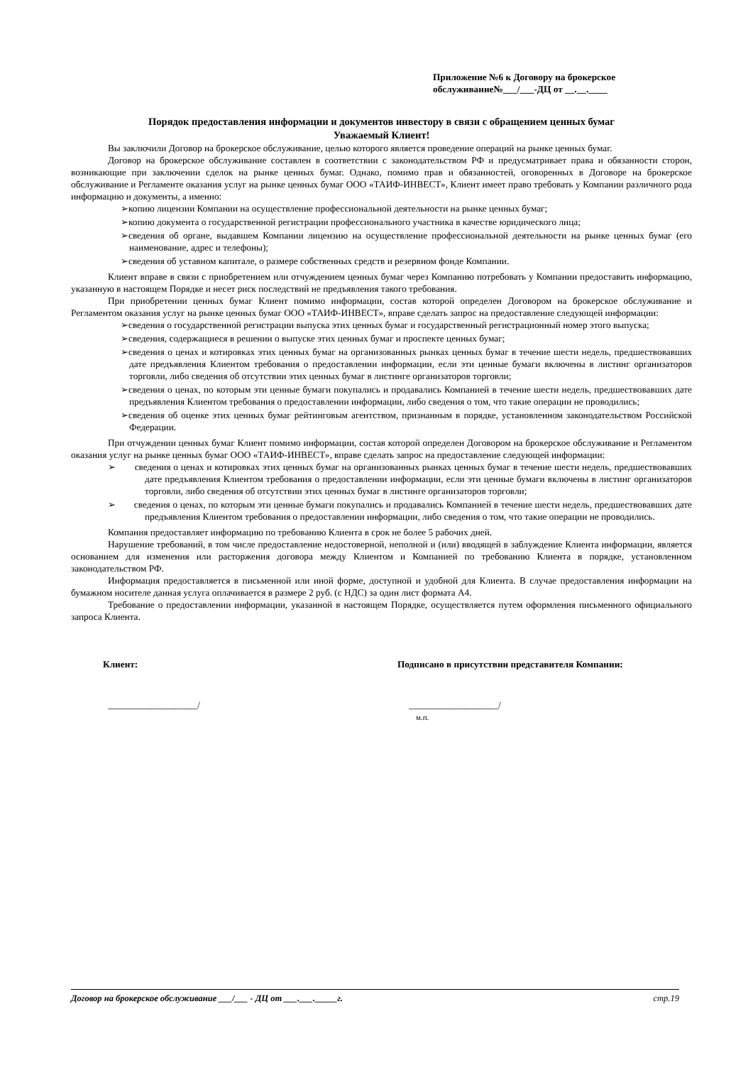Приложение №6 к Договору на брокерское
обслуживание№___/___-ДЦ от __.__.____
Порядок предоставления информации и документов инвестору в связи с обращением ценных бумаг
Уважаемый Клиент!
Вы заключили Договор на брокерское обслуживание, целью которого является проведение операций на рынке ценных бумаг.
Договор на брокерское обслуживание составлен в соответствии с законодательством РФ и предусматривает права и обязанности сторон, возникающие при заключении сделок на рынке ценных бумаг. Однако, помимо прав и обязанностей, оговоренных в Договоре на брокерское обслуживание и Регламенте оказания услуг на рынке ценных бумаг ООО «ТАИФ-ИНВЕСТ», Клиент имеет право требовать у Компании различного рода информацию и документы, а именно:
➢копию лицензии Компании на осуществление профессиональной деятельности на рынке ценных бумаг;
➢копию документа о государственной регистрации профессионального участника в качестве юридического лица;
➢сведения об органе, выдавшем Компании лицензию на осуществление профессиональной деятельности на рынке ценных бумаг (его наименование, адрес и телефоны);
➢сведения об уставном капитале, о размере собственных средств и резервном фонде Компании.
Клиент вправе в связи с приобретением или отчуждением ценных бумаг через Компанию потребовать у Компании предоставить информацию, указанную в настоящем Порядке и несет риск последствий не предъявления такого требования.
При приобретении ценных бумаг Клиент помимо информации, состав которой определен Договором на брокерское обслуживание и Регламентом оказания услуг на рынке ценных бумаг ООО «ТАИФ-ИНВЕСТ», вправе сделать запрос на предоставление следующей информации:
➢сведения о государственной регистрации выпуска этих ценных бумаг и государственный регистрационный номер этого выпуска;
➢сведения, содержащиеся в решении о выпуске этих ценных бумаг и проспекте ценных бумаг;
➢сведения о ценах и котировках этих ценных бумаг на организованных рынках ценных бумаг в течение шести недель, предшествовавших дате предъявления Клиентом требования о предоставлении информации, если эти ценные бумаги включены в листинг организаторов торговли, либо сведения об отсутствии этих ценных бумаг в листинге организаторов торговли;
➢сведения о ценах, по которым эти ценные бумаги покупались и продавались Компанией в течение шести недель, предшествовавших дате предъявления Клиентом требования о предоставлении информации, либо сведения о том, что такие операции не проводились;
➢сведения об оценке этих ценных бумаг рейтинговым агентством, признанным в порядке, установленном законодательством Российской Федерации.
При отчуждении ценных бумаг Клиент помимо информации, состав которой определен Договором на брокерское обслуживание и Регламентом оказания услуг на рынке ценных бумаг ООО «ТАИФ-ИНВЕСТ», вправе сделать запрос на предоставление следующей информации:
➢ сведения о ценах и котировках этих ценных бумаг на организованных рынках ценных бумаг в течение шести недель, предшествовавших дате предъявления Клиентом требования о предоставлении информации, если эти ценные бумаги включены в листинг организаторов торговли, либо сведения об отсутствии этих ценных бумаг в листинге организаторов торговли;
➢ сведения о ценах, по которым эти ценные бумаги покупались и продавались Компанией в течение шести недель, предшествовавших дате предъявления Клиентом требования о предоставлении информации, либо сведения о том, что такие операции не проводились.
Компания предоставляет информацию по требованию Клиента в срок не более 5 рабочих дней.
Нарушение требований, в том числе предоставление недостоверной, неполной и (или) вводящей в заблуждение Клиента информации, является основанием для изменения или расторжения договора между Клиентом и Компанией по требованию Клиента в порядке, установленном законодательством РФ.
Информация предоставляется в письменной или иной форме, доступной и удобной для Клиента. В случае предоставления информации на бумажном носителе данная услуга оплачивается в размере 2 руб. (с НДС) за один лист формата А4.
Требование о предоставлении информации, указанной в настоящем Порядке, осуществляется путем оформления письменного официального запроса Клиента.
Клиент: Подписано в присутствии представителя Компании:
___________________/ ___________________/
м.п.
Договор на брокерское обслуживание ___/___ - ДЦ от ___.___._____г. стр.19